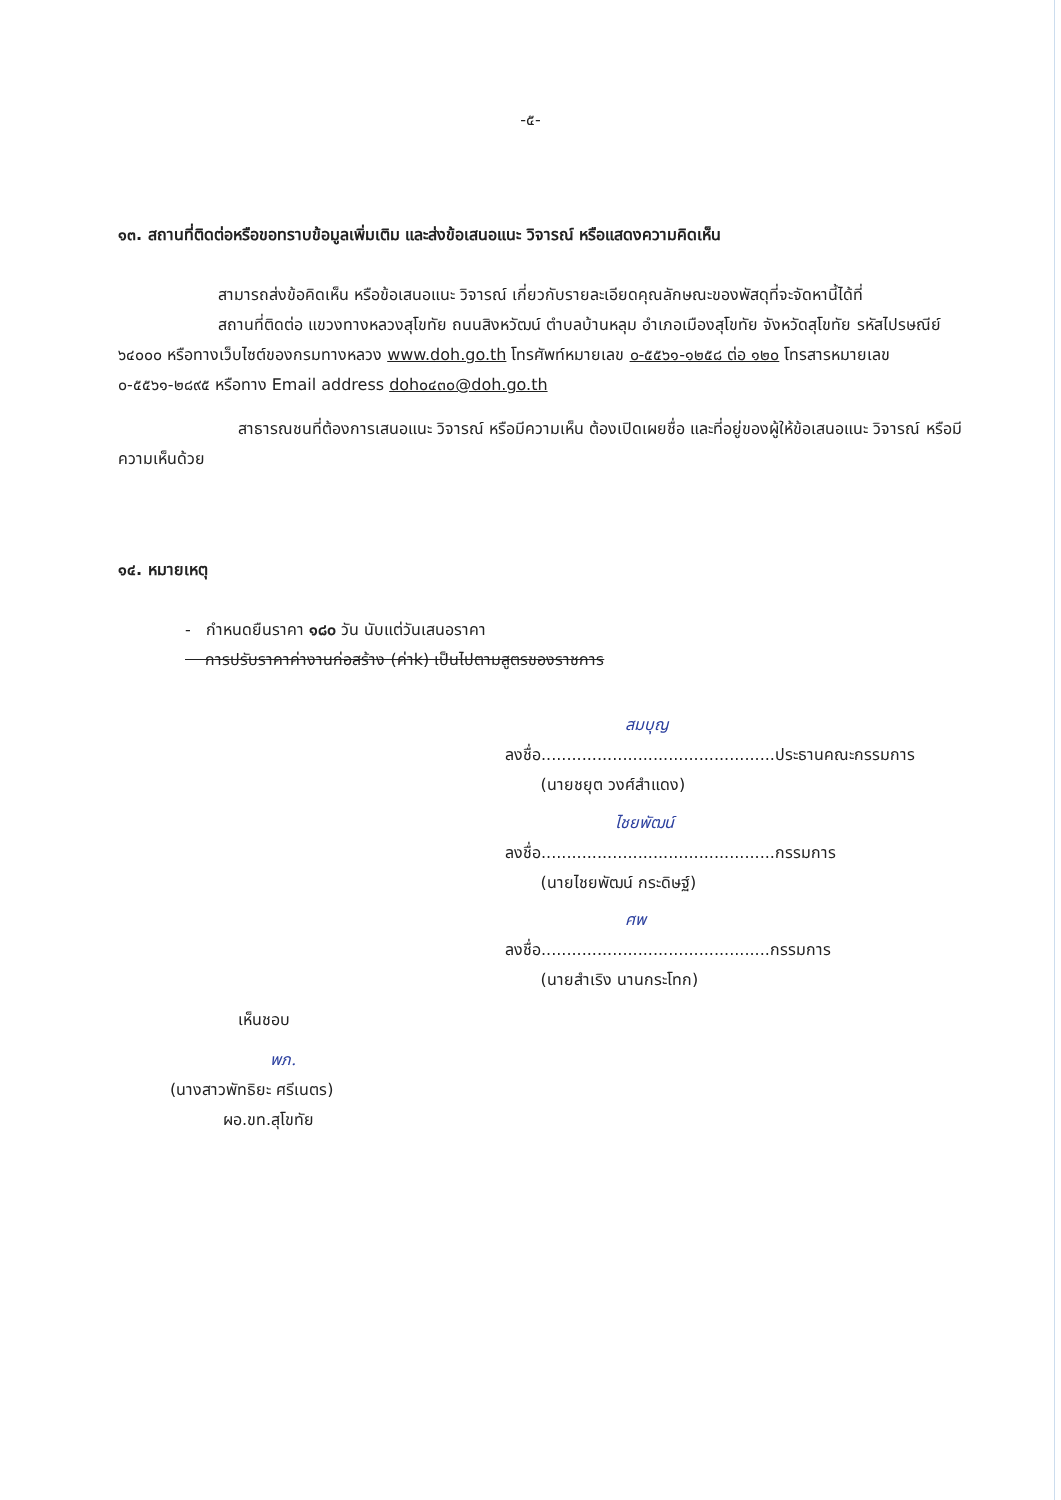-๕-
๑๓. สถานที่ติดต่อหรือขอทราบข้อมูลเพิ่มเติม และส่งข้อเสนอแนะ วิจารณ์ หรือแสดงความคิดเห็น
สามารถส่งข้อคิดเห็น หรือข้อเสนอแนะ วิจารณ์ เกี่ยวกับรายละเอียดคุณลักษณะของพัสดุที่จะจัดหานี้ได้ที่
สถานที่ติดต่อ แขวงทางหลวงสุโขทัย ถนนสิงหวัฒน์ ตำบลบ้านหลุม อำเภอเมืองสุโขทัย จังหวัดสุโขทัย รหัสไปรษณีย์ ๖๔๐๐๐ หรือทางเว็บไซต์ของกรมทางหลวง www.doh.go.th โทรศัพท์หมายเลข ๐-๕๕๖๑-๑๒๕๘ ต่อ ๑๒๐ โทรสารหมายเลข ๐-๕๕๖๑-๒๘๙๕ หรือทาง Email address doh๐๔๓๐@doh.go.th
สาธารณชนที่ต้องการเสนอแนะ วิจารณ์ หรือมีความเห็น ต้องเปิดเผยชื่อ และที่อยู่ของผู้ให้ข้อเสนอแนะ วิจารณ์ หรือมีความเห็นด้วย
๑๔. หมายเหตุ
- กำหนดยืนราคา ๑๘๐ วัน นับแต่วันเสนอราคา
การปรับราคาค่างานก่อสร้าง (ค่าk) เป็นไปตามสูตรของราชการ
สมบุญ
ลงชื่อ..............................................ประธานคณะกรรมการ
(นายชยุต วงศ์สำแดง)
ไชยพัฒน์
ลงชื่อ..............................................กรรมการ
(นายไชยพัฒน์ กระดิษฐ์)
ศพ
ลงชื่อ.............................................กรรมการ
(นายสำเริง นานกระโทก)
เห็นชอบ
พภ.
(นางสาวพัทธิยะ ศรีเนตร)
ผอ.ขท.สุโขทัย